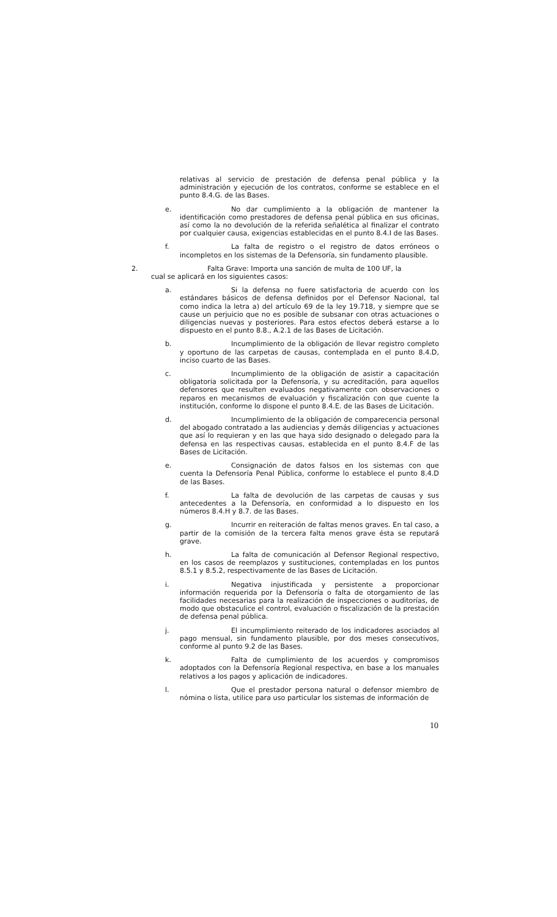relativas al servicio de prestación de defensa penal pública y la administración y ejecución de los contratos, conforme se establece en el punto 8.4.G. de las Bases.
e. No dar cumplimiento a la obligación de mantener la identificación como prestadores de defensa penal pública en sus oficinas, así como la no devolución de la referida señalética al finalizar el contrato por cualquier causa, exigencias establecidas en el punto 8.4.I de las Bases.
f. La falta de registro o el registro de datos erróneos o incompletos en los sistemas de la Defensoría, sin fundamento plausible.
2. Falta Grave: Importa una sanción de multa de 100 UF, la
cual se aplicará en los siguientes casos:
a. Si la defensa no fuere satisfactoria de acuerdo con los estándares básicos de defensa definidos por el Defensor Nacional, tal como indica la letra a) del artículo 69 de la ley 19.718, y siempre que se cause un perjuicio que no es posible de subsanar con otras actuaciones o diligencias nuevas y posteriores. Para estos efectos deberá estarse a lo dispuesto en el punto 8.8., A.2.1 de las Bases de Licitación.
b. Incumplimiento de la obligación de llevar registro completo y oportuno de las carpetas de causas, contemplada en el punto 8.4.D, inciso cuarto de las Bases.
c. Incumplimiento de la obligación de asistir a capacitación obligatoria solicitada por la Defensoría, y su acreditación, para aquellos defensores que resulten evaluados negativamente con observaciones o reparos en mecanismos de evaluación y fiscalización con que cuente la institución, conforme lo dispone el punto 8.4.E. de las Bases de Licitación.
d. Incumplimiento de la obligación de comparecencia personal del abogado contratado a las audiencias y demás diligencias y actuaciones que así lo requieran y en las que haya sido designado o delegado para la defensa en las respectivas causas, establecida en el punto 8.4.F de las Bases de Licitación.
e. Consignación de datos falsos en los sistemas con que cuenta la Defensoría Penal Pública, conforme lo establece el punto 8.4.D de las Bases.
f. La falta de devolución de las carpetas de causas y sus antecedentes a la Defensoría, en conformidad a lo dispuesto en los números 8.4.H y 8.7. de las Bases.
g. Incurrir en reiteración de faltas menos graves. En tal caso, a partir de la comisión de la tercera falta menos grave ésta se reputará grave.
h. La falta de comunicación al Defensor Regional respectivo, en los casos de reemplazos y sustituciones, contempladas en los puntos 8.5.1 y 8.5.2, respectivamente de las Bases de Licitación.
i. Negativa injustificada y persistente a proporcionar información requerida por la Defensoría o falta de otorgamiento de las facilidades necesarias para la realización de inspecciones o auditorías, de modo que obstaculice el control, evaluación o fiscalización de la prestación de defensa penal pública.
j. El incumplimiento reiterado de los indicadores asociados al pago mensual, sin fundamento plausible, por dos meses consecutivos, conforme al punto 9.2 de las Bases.
k. Falta de cumplimiento de los acuerdos y compromisos adoptados con la Defensoría Regional respectiva, en base a los manuales relativos a los pagos y aplicación de indicadores.
l. Que el prestador persona natural o defensor miembro de nómina o lista, utilice para uso particular los sistemas de información de
10